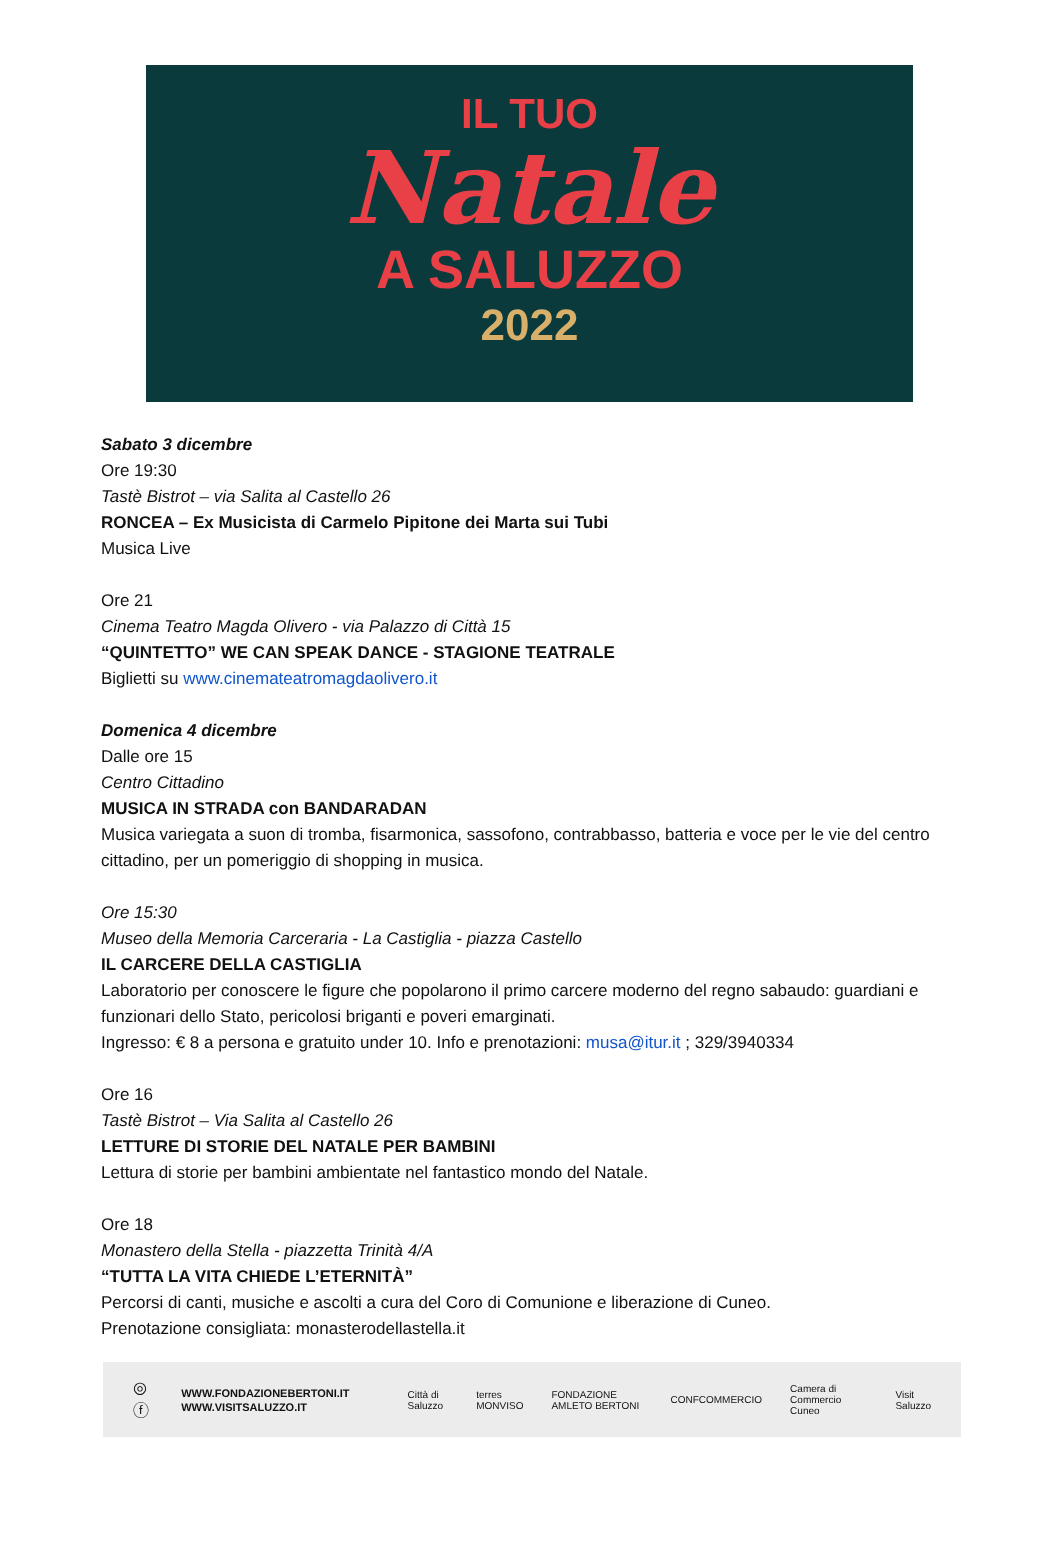IL TUO
Natale
A SALUZZO
2022
Sabato 3 dicembre
Ore 19:30
Tastè Bistrot – via Salita al Castello 26
RONCEA – Ex Musicista di Carmelo Pipitone dei Marta sui Tubi
Musica Live
Ore 21
Cinema Teatro Magda Olivero - via Palazzo di Città 15
“QUINTETTO” WE CAN SPEAK DANCE - STAGIONE TEATRALE
Biglietti su www.cinemateatromagdaolivero.it
Domenica 4 dicembre
Dalle ore 15
Centro Cittadino
MUSICA IN STRADA con BANDARADAN
Musica variegata a suon di tromba, fisarmonica, sassofono, contrabbasso, batteria e voce per le vie del centro cittadino, per un pomeriggio di shopping in musica.
Ore 15:30
Museo della Memoria Carceraria - La Castiglia - piazza Castello
IL CARCERE DELLA CASTIGLIA
Laboratorio per conoscere le figure che popolarono il primo carcere moderno del regno sabaudo: guardiani e funzionari dello Stato, pericolosi briganti e poveri emarginati.
Ingresso: € 8 a persona e gratuito under 10. Info e prenotazioni: musa@itur.it ; 329/3940334
Ore 16
Tastè Bistrot – Via Salita al Castello 26
LETTURE DI STORIE DEL NATALE PER BAMBINI
Lettura di storie per bambini ambientate nel fantastico mondo del Natale.
Ore 18
Monastero della Stella - piazzetta Trinità 4/A
“TUTTA LA VITA CHIEDE L’ETERNITÀ”
Percorsi di canti, musiche e ascolti a cura del Coro di Comunione e liberazione di Cuneo.
Prenotazione consigliata: monasterodellastella.it
◎ ⓕ
WWW.FONDAZIONEBERTONI.IT
WWW.VISITSALUZZO.IT
Città di Saluzzo terres MONVISO FONDAZIONE AMLETO BERTONI CONFCOMMERCIO Camera di Commercio Cuneo Visit Saluzzo